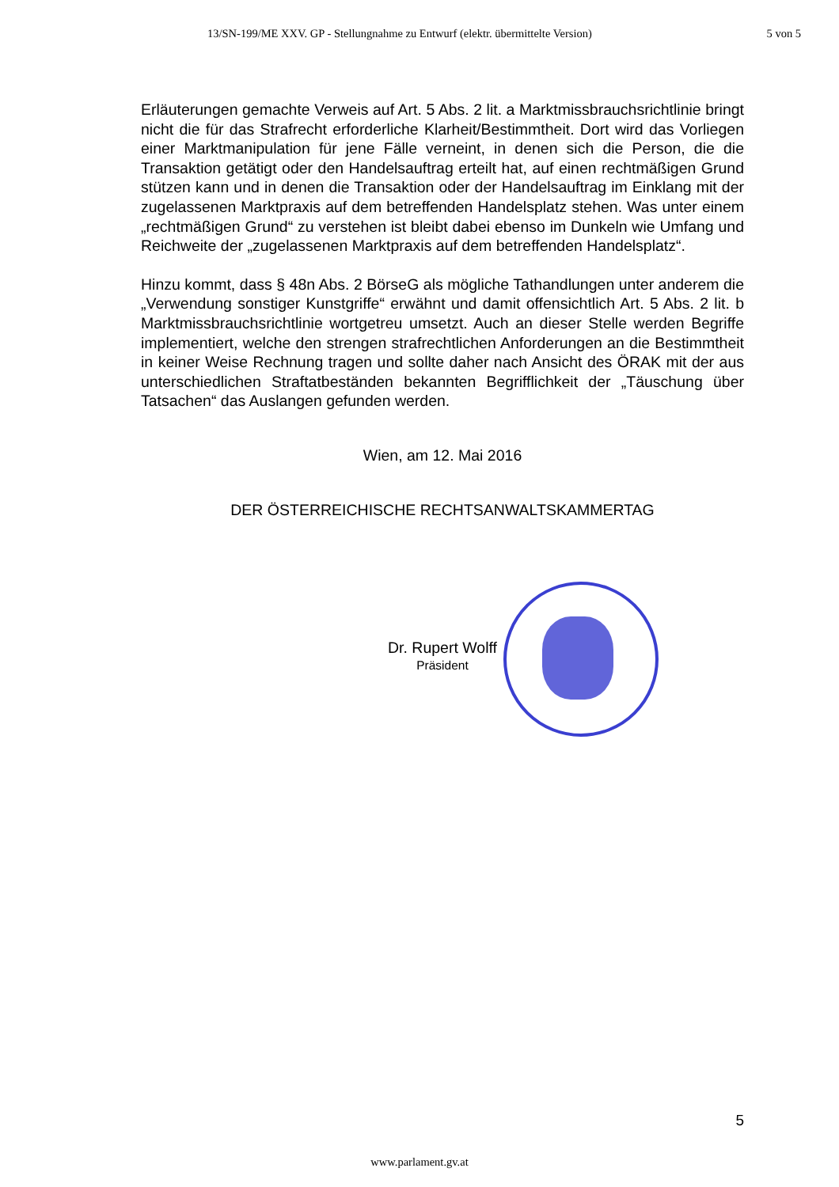13/SN-199/ME XXV. GP - Stellungnahme zu Entwurf (elektr. übermittelte Version) 5 von 5
Erläuterungen gemachte Verweis auf Art. 5 Abs. 2 lit. a Marktmissbrauchsrichtlinie bringt nicht die für das Strafrecht erforderliche Klarheit/Bestimmtheit. Dort wird das Vorliegen einer Marktmanipulation für jene Fälle verneint, in denen sich die Person, die die Transaktion getätigt oder den Handelsauftrag erteilt hat, auf einen rechtmäßigen Grund stützen kann und in denen die Transaktion oder der Handelsauftrag im Einklang mit der zugelassenen Marktpraxis auf dem betreffenden Handelsplatz stehen. Was unter einem „rechtmäßigen Grund“ zu verstehen ist bleibt dabei ebenso im Dunkeln wie Umfang und Reichweite der „zugelassenen Marktpraxis auf dem betreffenden Handelsplatz“.
Hinzu kommt, dass § 48n Abs. 2 BörseG als mögliche Tathandlungen unter anderem die „Verwendung sonstiger Kunstgriffe“ erwähnt und damit offensichtlich Art. 5 Abs. 2 lit. b Marktmissbrauchsrichtlinie wortgetreu umsetzt. Auch an dieser Stelle werden Begriffe implementiert, welche den strengen strafrechtlichen Anforderungen an die Bestimmtheit in keiner Weise Rechnung tragen und sollte daher nach Ansicht des ÖRAK mit der aus unterschiedlichen Straftatbeständen bekannten Begrifflichkeit der „Täuschung über Tatsachen“ das Auslangen gefunden werden.
Wien, am 12. Mai 2016
DER ÖSTERREICHISCHE RECHTSANWALTSKAMMERTAG
Dr. Rupert Wolff
Präsident
5
www.parlament.gv.at